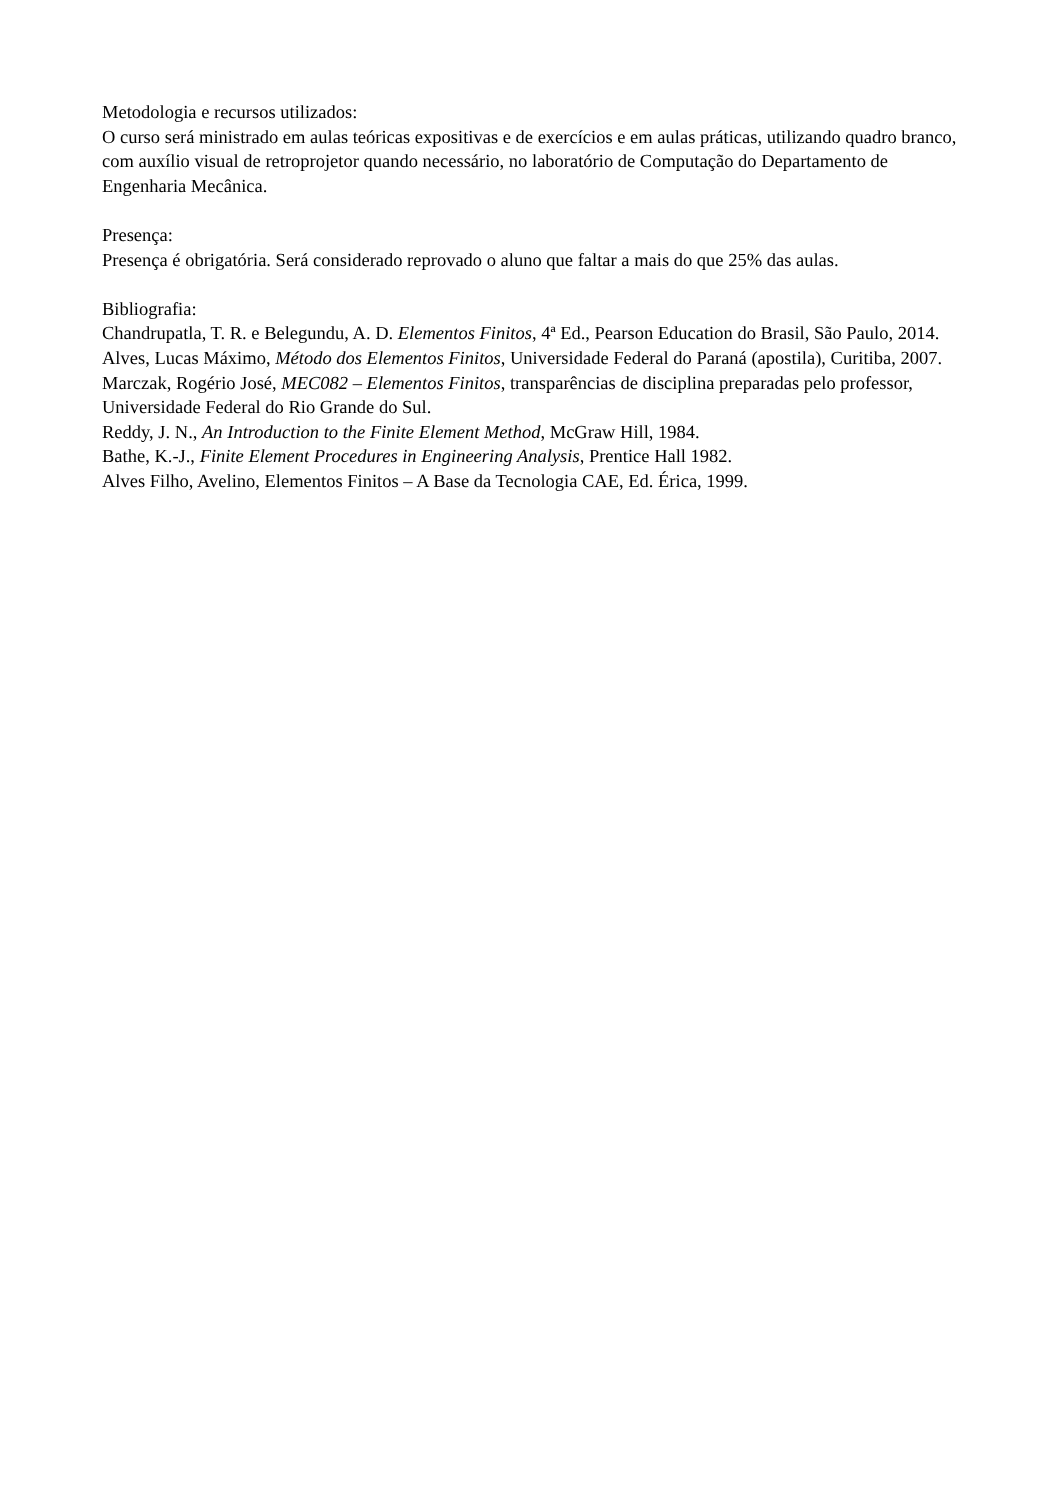Metodologia e recursos utilizados:
O curso será ministrado em aulas teóricas expositivas e de exercícios e em aulas práticas, utilizando quadro branco, com auxílio visual de retroprojetor quando necessário, no laboratório de Computação do Departamento de Engenharia Mecânica.
Presença:
Presença é obrigatória. Será considerado reprovado o aluno que faltar a mais do que 25% das aulas.
Bibliografia:
Chandrupatla, T. R. e Belegundu, A. D. Elementos Finitos, 4ª Ed., Pearson Education do Brasil, São Paulo, 2014.
Alves, Lucas Máximo, Método dos Elementos Finitos, Universidade Federal do Paraná (apostila), Curitiba, 2007.
Marczak, Rogério José, MEC082 – Elementos Finitos, transparências de disciplina preparadas pelo professor, Universidade Federal do Rio Grande do Sul.
Reddy, J. N., An Introduction to the Finite Element Method, McGraw Hill, 1984.
Bathe, K.-J., Finite Element Procedures in Engineering Analysis, Prentice Hall 1982.
Alves Filho, Avelino, Elementos Finitos – A Base da Tecnologia CAE, Ed. Érica, 1999.